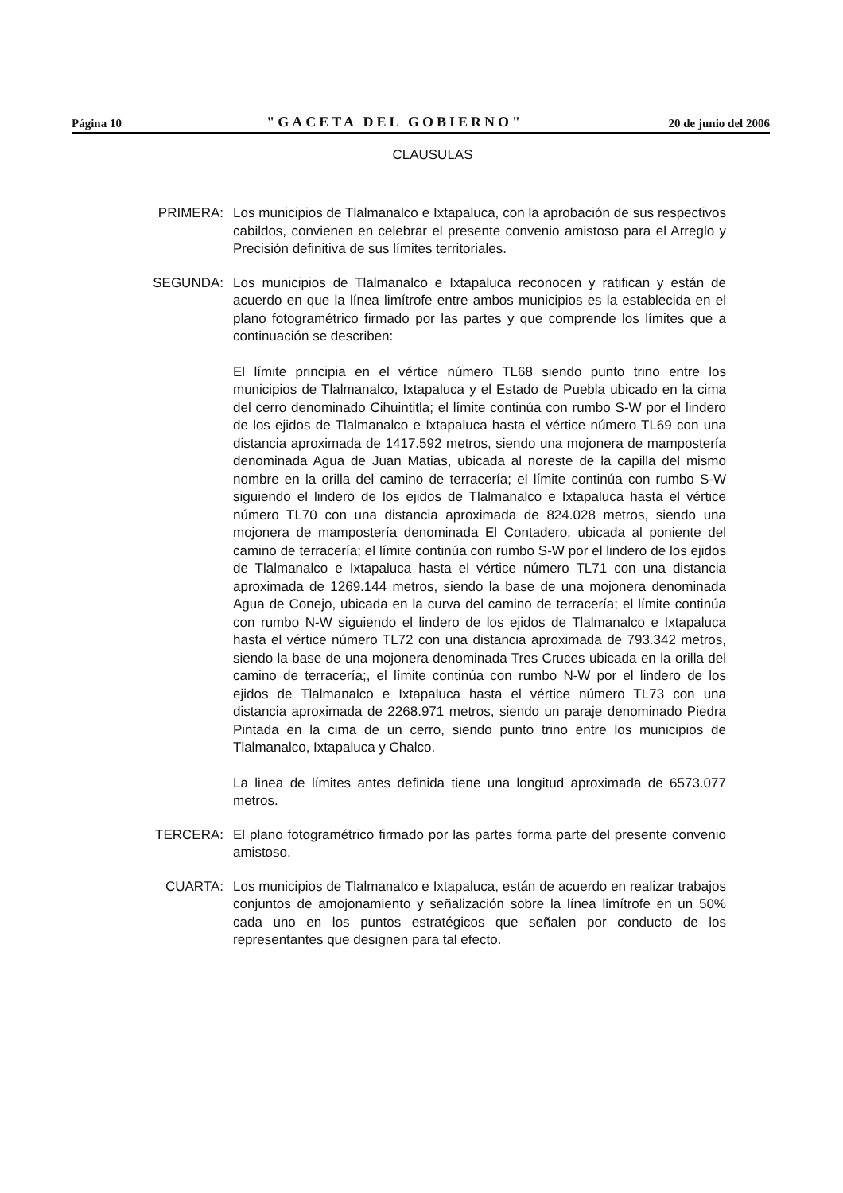Página 10 "GACETA DEL GOBIERNO" 20 de junio del 2006
CLAUSULAS
PRIMERA: Los municipios de Tlalmanalco e Ixtapaluca, con la aprobación de sus respectivos cabildos, convienen en celebrar el presente convenio amistoso para el Arreglo y Precisión definitiva de sus límites territoriales.
SEGUNDA: Los municipios de Tlalmanalco e Ixtapaluca reconocen y ratifican y están de acuerdo en que la línea limítrofe entre ambos municipios es la establecida en el plano fotogramétrico firmado por las partes y que comprende los límites que a continuación se describen:
El límite principia en el vértice número TL68 siendo punto trino entre los municipios de Tlalmanalco, Ixtapaluca y el Estado de Puebla ubicado en la cima del cerro denominado Cihuintitla; el límite continúa con rumbo S-W por el lindero de los ejidos de Tlalmanalco e Ixtapaluca hasta el vértice número TL69 con una distancia aproximada de 1417.592 metros, siendo una mojonera de mampostería denominada Agua de Juan Matias, ubicada al noreste de la capilla del mismo nombre en la orilla del camino de terracería; el límite continúa con rumbo S-W siguiendo el lindero de los ejidos de Tlalmanalco e Ixtapaluca hasta el vértice número TL70 con una distancia aproximada de 824.028 metros, siendo una mojonera de mampostería denominada El Contadero, ubicada al poniente del camino de terracería; el límite continúa con rumbo S-W por el lindero de los ejidos de Tlalmanalco e Ixtapaluca hasta el vértice número TL71 con una distancia aproximada de 1269.144 metros, siendo la base de una mojonera denominada Agua de Conejo, ubicada en la curva del camino de terracería; el límite continúa con rumbo N-W siguiendo el lindero de los ejidos de Tlalmanalco e Ixtapaluca hasta el vértice número TL72 con una distancia aproximada de 793.342 metros, siendo la base de una mojonera denominada Tres Cruces ubicada en la orilla del camino de terracería;, el límite continúa con rumbo N-W por el lindero de los ejidos de Tlalmanalco e Ixtapaluca hasta el vértice número TL73 con una distancia aproximada de 2268.971 metros, siendo un paraje denominado Piedra Pintada en la cima de un cerro, siendo punto trino entre los municipios de Tlalmanalco, Ixtapaluca y Chalco.
La linea de límites antes definida tiene una longitud aproximada de 6573.077 metros.
TERCERA: El plano fotogramétrico firmado por las partes forma parte del presente convenio amistoso.
CUARTA: Los municipios de Tlalmanalco e Ixtapaluca, están de acuerdo en realizar trabajos conjuntos de amojonamiento y señalización sobre la línea limítrofe en un 50% cada uno en los puntos estratégicos que señalen por conducto de los representantes que designen para tal efecto.